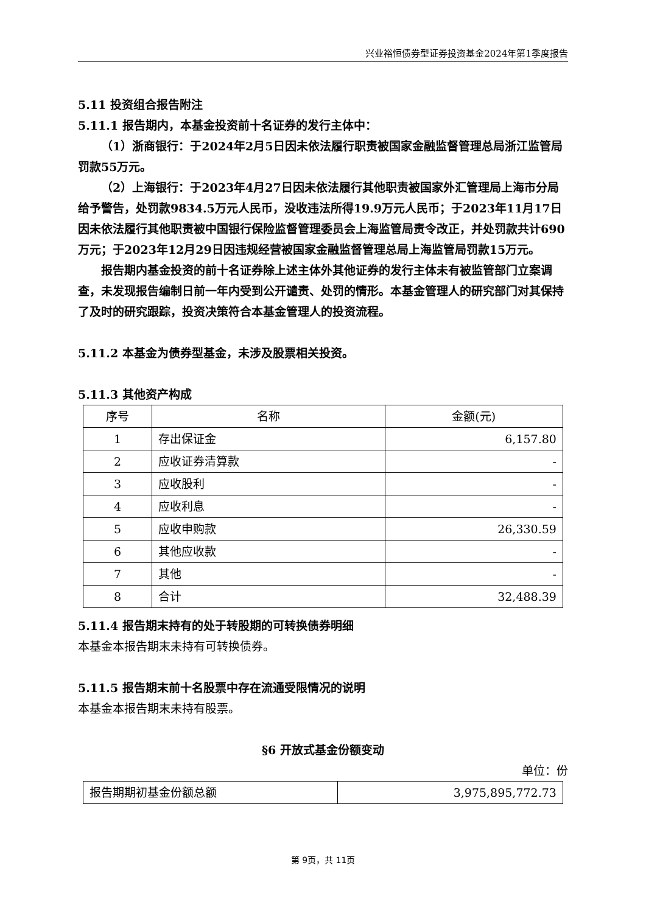兴业裕恒债券型证券投资基金2024年第1季度报告
5.11 投资组合报告附注
5.11.1 报告期内，本基金投资前十名证券的发行主体中：
（1）浙商银行：于2024年2月5日因未依法履行职责被国家金融监督管理总局浙江监管局罚款55万元。
（2）上海银行：于2023年4月27日因未依法履行其他职责被国家外汇管理局上海市分局给予警告，处罚款9834.5万元人民币，没收违法所得19.9万元人民币；于2023年11月17日因未依法履行其他职责被中国银行保险监督管理委员会上海监管局责令改正，并处罚款共计690万元；于2023年12月29日因违规经营被国家金融监督管理总局上海监管局罚款15万元。
报告期内基金投资的前十名证券除上述主体外其他证券的发行主体未有被监管部门立案调查，未发现报告编制日前一年内受到公开谴责、处罚的情形。本基金管理人的研究部门对其保持了及时的研究跟踪，投资决策符合本基金管理人的投资流程。
5.11.2 本基金为债券型基金，未涉及股票相关投资。
5.11.3 其他资产构成
| 序号 | 名称 | 金额(元) |
| --- | --- | --- |
| 1 | 存出保证金 | 6,157.80 |
| 2 | 应收证券清算款 | - |
| 3 | 应收股利 | - |
| 4 | 应收利息 | - |
| 5 | 应收申购款 | 26,330.59 |
| 6 | 其他应收款 | - |
| 7 | 其他 | - |
| 8 | 合计 | 32,488.39 |
5.11.4 报告期末持有的处于转股期的可转换债券明细
本基金本报告期末未持有可转换债券。
5.11.5 报告期末前十名股票中存在流通受限情况的说明
本基金本报告期末未持有股票。
§6 开放式基金份额变动
单位：份
| 报告期期初基金份额总额 | 3,975,895,772.73 |
第 9页，共 11页